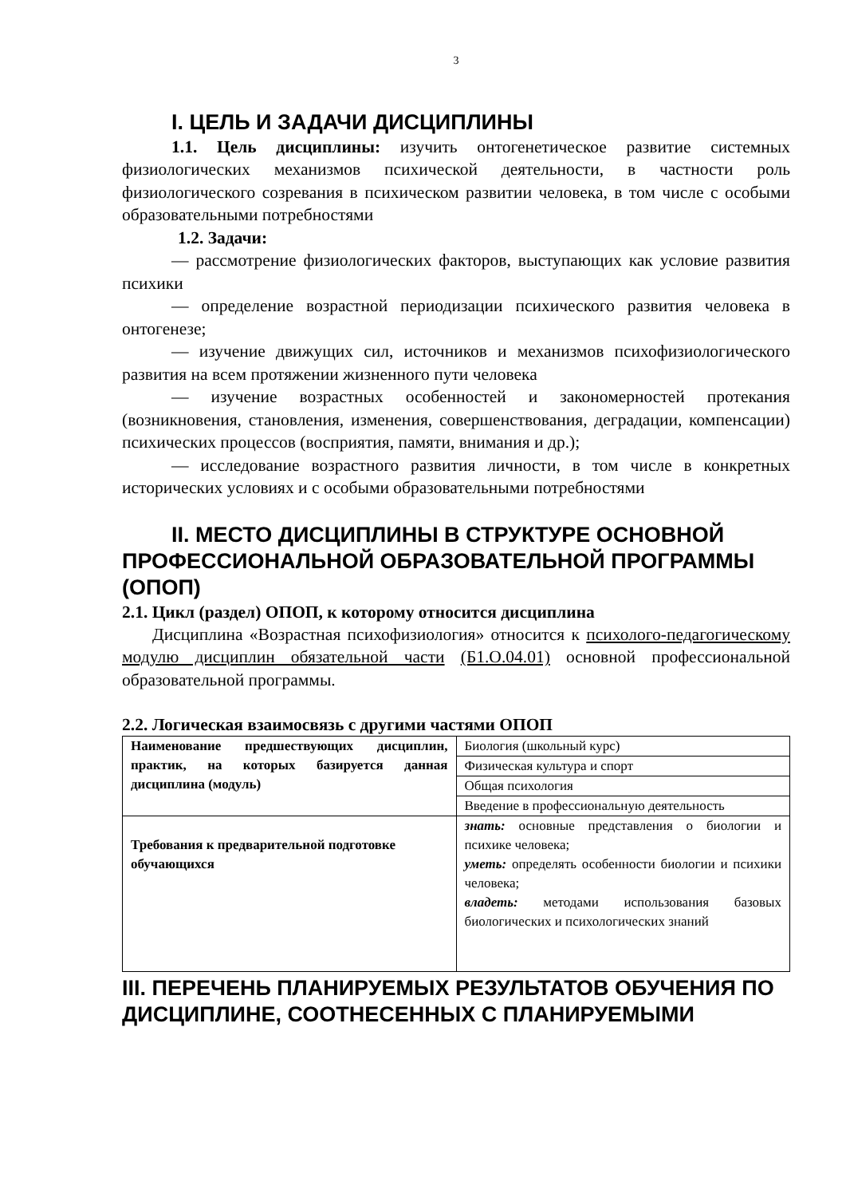3
I. ЦЕЛЬ И ЗАДАЧИ ДИСЦИПЛИНЫ
1.1. Цель дисциплины: изучить онтогенетическое развитие системных физиологических механизмов психической деятельности, в частности роль физиологического созревания в психическом развитии человека, в том числе с особыми образовательными потребностями
1.2. Задачи:
— рассмотрение физиологических факторов, выступающих как условие развития психики
— определение возрастной периодизации психического развития человека в онтогенезе;
— изучение движущих сил, источников и механизмов психофизиологического развития на всем протяжении жизненного пути человека
— изучение возрастных особенностей и закономерностей протекания (возникновения, становления, изменения, совершенствования, деградации, компенсации) психических процессов (восприятия, памяти, внимания и др.);
— исследование возрастного развития личности, в том числе в конкретных исторических условиях и с особыми образовательными потребностями
II. МЕСТО ДИСЦИПЛИНЫ В СТРУКТУРЕ ОСНОВНОЙ ПРОФЕССИОНАЛЬНОЙ ОБРАЗОВАТЕЛЬНОЙ ПРОГРАММЫ (ОПОП)
2.1. Цикл (раздел) ОПОП, к которому относится дисциплина
Дисциплина «Возрастная психофизиология» относится к психолого-педагогическому модулю дисциплин обязательной части (Б1.О.04.01) основной профессиональной образовательной программы.
2.2. Логическая взаимосвязь с другими частями ОПОП
| Наименование предшествующих дисциплин, практик, на которых базируется данная дисциплина (модуль) | Биология (школьный курс) |
| | Физическая культура и спорт |
| | Общая психология |
| | Введение в профессиональную деятельность |
| Требования к предварительной подготовке обучающихся | знать: основные представления о биологии и психике человека; уметь: определять особенности биологии и психики человека; владеть: методами использования базовых биологических и психологических знаний |
III. ПЕРЕЧЕНЬ ПЛАНИРУЕМЫХ РЕЗУЛЬТАТОВ ОБУЧЕНИЯ ПО ДИСЦИПЛИНЕ, СООТНЕСЕННЫХ С ПЛАНИРУЕМЫМИ